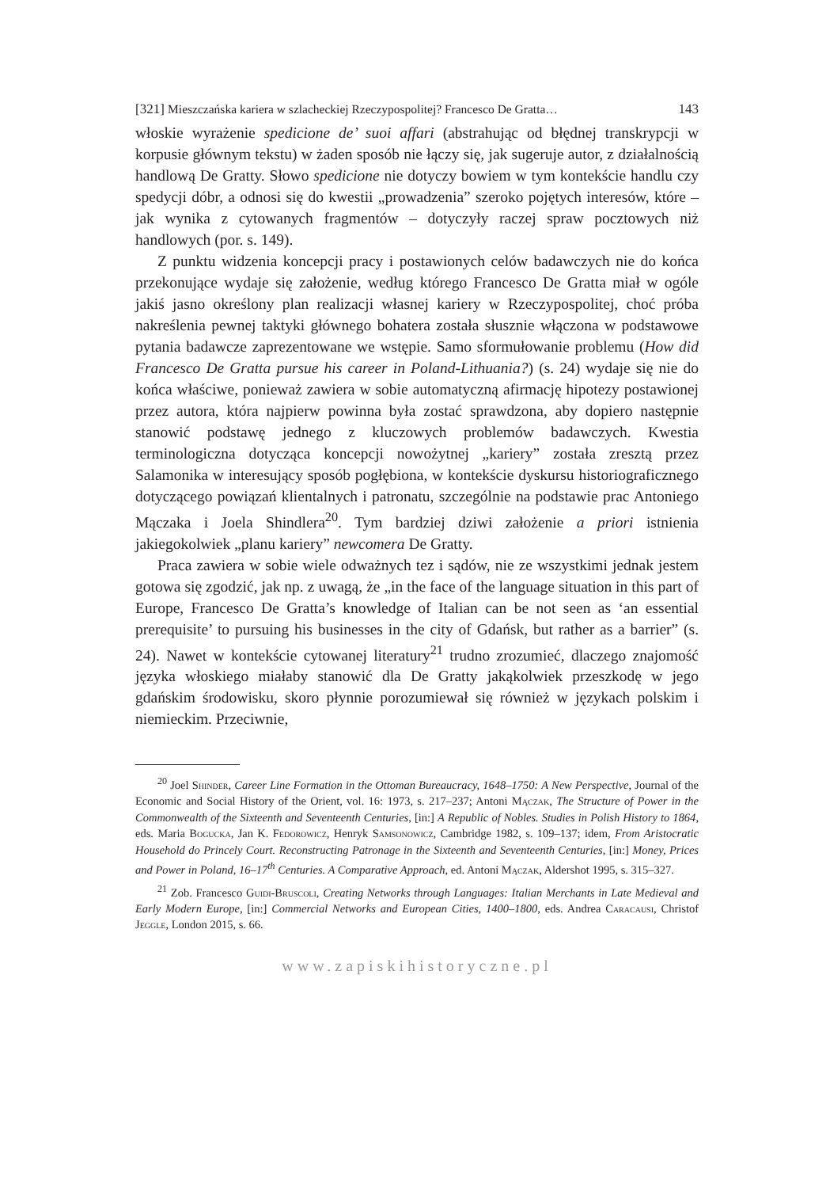[321] Mieszczańska kariera w szlacheckiej Rzeczypospolitej? Francesco De Gratta… 143
włoskie wyrażenie spedicione de’ suoi affari (abstrahując od błędnej transkrypcji w korpusie głównym tekstu) w żaden sposób nie łączy się, jak sugeruje autor, z działalnością handlową De Gratty. Słowo spedicione nie dotyczy bowiem w tym kontekście handlu czy spedycji dóbr, a odnosi się do kwestii „prowadzenia” szeroko pojętych interesów, które – jak wynika z cytowanych fragmentów – dotyczyły raczej spraw pocztowych niż handlowych (por. s. 149).
Z punktu widzenia koncepcji pracy i postawionych celów badawczych nie do końca przekonujące wydaje się założenie, według którego Francesco De Gratta miał w ogóle jakiś jasno określony plan realizacji własnej kariery w Rzeczypospolitej, choć próba nakreślenia pewnej taktyki głównego bohatera została słusznie włączona w podstawowe pytania badawcze zaprezentowane we wstępie. Samo sformułowanie problemu (How did Francesco De Gratta pursue his career in Poland-Lithuania?) (s. 24) wydaje się nie do końca właściwe, ponieważ zawiera w sobie automatyczną afirmację hipotezy postawionej przez autora, która najpierw powinna była zostać sprawdzona, aby dopiero następnie stanowić podstawę jednego z kluczowych problemów badawczych. Kwestia terminologiczna dotycząca koncepcji nowożytnej „kariery” została zresztą przez Salamonika w interesujący sposób pogłębiona, w kontekście dyskursu historiograficznego dotyczącego powiązań klientalnych i patronatu, szczególnie na podstawie prac Antoniego Mączaka i Joela Shindlera<sup>20</sup>. Tym bardziej dziwi założenie a priori istnienia jakiegokolwiek „planu kariery” newcomera De Gratty.
Praca zawiera w sobie wiele odważnych tez i sądów, nie ze wszystkimi jednak jestem gotowa się zgodzić, jak np. z uwagą, że „in the face of the language situation in this part of Europe, Francesco De Gratta’s knowledge of Italian can be not seen as ‘an essential prerequisite’ to pursuing his businesses in the city of Gdańsk, but rather as a barrier” (s. 24). Nawet w kontekście cytowanej literatury<sup>21</sup> trudno zrozumieć, dlaczego znajomość języka włoskiego miałaby stanowić dla De Gratty jakąkolwiek przeszkodę w jego gdańskim środowisku, skoro płynnie porozumiewał się również w językach polskim i niemieckim. Przeciwnie,
<sup>20</sup> Joel Shinder, Career Line Formation in the Ottoman Bureaucracy, 1648–1750: A New Perspective, Journal of the Economic and Social History of the Orient, vol. 16: 1973, s. 217–237; Antoni Mączak, The Structure of Power in the Commonwealth of the Sixteenth and Seventeenth Centuries, [in:] A Republic of Nobles. Studies in Polish History to 1864, eds. Maria Bogucka, Jan K. Fedorowicz, Henryk Samsonowicz, Cambridge 1982, s. 109–137; idem, From Aristocratic Household do Princely Court. Reconstructing Patronage in the Sixteenth and Seventeenth Centuries, [in:] Money, Prices and Power in Poland, 16–17<sup>th</sup> Centuries. A Comparative Approach, ed. Antoni Mączak, Aldershot 1995, s. 315–327.
<sup>21</sup> Zob. Francesco Guidi-Bruscoli, Creating Networks through Languages: Italian Merchants in Late Medieval and Early Modern Europe, [in:] Commercial Networks and European Cities, 1400–1800, eds. Andrea Caracausi, Christof Jeggle, London 2015, s. 66.
www.zapiskihistoryczne.pl